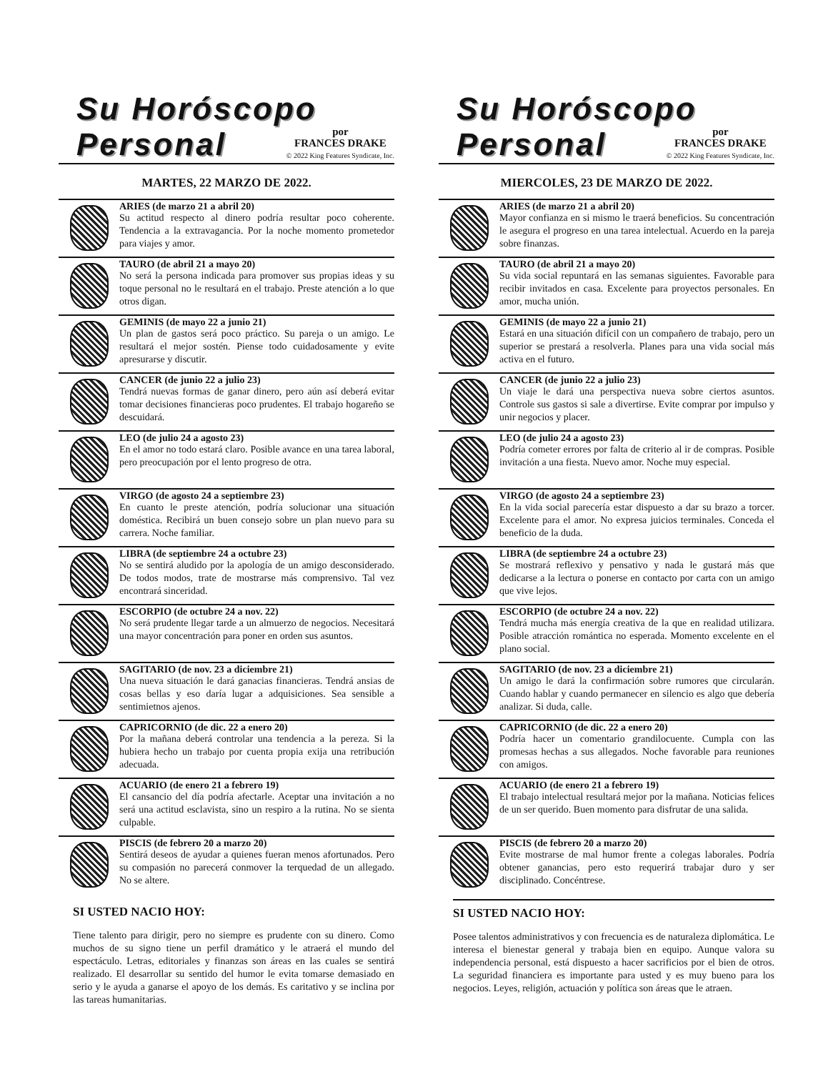Su Horóscopo
Personal
por
FRANCES DRAKE
© 2022 King Features Syndicate, Inc.
MARTES, 22 MARZO DE 2022.
ARIES (de marzo 21 a abril 20)
Su actitud respecto al dinero podría resultar poco coherente. Tendencia a la extravagancia. Por la noche momento prometedor para viajes y amor.
TAURO (de abril 21 a mayo 20)
No será la persona indicada para promover sus propias ideas y su toque personal no le resultará en el trabajo. Preste atención a lo que otros digan.
GEMINIS (de mayo 22 a junio 21)
Un plan de gastos será poco práctico. Su pareja o un amigo. Le resultará el mejor sostén. Piense todo cuidadosamente y evite apresurarse y discutir.
CANCER (de junio 22 a julio 23)
Tendrá nuevas formas de ganar dinero, pero aún así deberá evitar tomar decisiones financieras poco prudentes. El trabajo hogareño se descuidará.
LEO (de julio 24 a agosto 23)
En el amor no todo estará claro. Posible avance en una tarea laboral, pero preocupación por el lento progreso de otra.
VIRGO (de agosto 24 a septiembre 23)
En cuanto le preste atención, podría solucionar una situación doméstica. Recibirá un buen consejo sobre un plan nuevo para su carrera. Noche familiar.
LIBRA (de septiembre 24 a octubre 23)
No se sentirá aludido por la apología de un amigo desconsiderado. De todos modos, trate de mostrarse más comprensivo. Tal vez encontrará sinceridad.
ESCORPIO (de octubre 24 a nov. 22)
No será prudente llegar tarde a un almuerzo de negocios. Necesitará una mayor concentración para poner en orden sus asuntos.
SAGITARIO (de nov. 23 a diciembre 21)
Una nueva situación le dará ganacias financieras. Tendrá ansias de cosas bellas y eso daría lugar a adquisiciones. Sea sensible a sentimietnos ajenos.
CAPRICORNIO (de dic. 22 a enero 20)
Por la mañana deberá controlar una tendencia a la pereza. Si la hubiera hecho un trabajo por cuenta propia exija una retribución adecuada.
ACUARIO (de enero 21 a febrero 19)
El cansancio del día podría afectarle. Aceptar una invitación a no será una actitud esclavista, sino un respiro a la rutina. No se sienta culpable.
PISCIS (de febrero 20 a marzo 20)
Sentirá deseos de ayudar a quienes fueran menos afortunados. Pero su compasión no parecerá conmover la terquedad de un allegado. No se altere.
SI USTED NACIO HOY:
Tiene talento para dirigir, pero no siempre es prudente con su dinero. Como muchos de su signo tiene un perfil dramático y le atraerá el mundo del espectáculo. Letras, editoriales y finanzas son áreas en las cuales se sentirá realizado. El desarrollar su sentido del humor le evita tomarse demasiado en serio y le ayuda a ganarse el apoyo de los demás. Es caritativo y se inclina por las tareas humanitarias.
Su Horóscopo
Personal
por
FRANCES DRAKE
© 2022 King Features Syndicate, Inc.
MIERCOLES, 23 DE MARZO DE 2022.
ARIES (de marzo 21 a abril 20)
Mayor confianza en si mismo le traerá beneficios. Su concentración le asegura el progreso en una tarea intelectual. Acuerdo en la pareja sobre finanzas.
TAURO (de abril 21 a mayo 20)
Su vida social repuntará en las semanas siguientes. Favorable para recibir invitados en casa. Excelente para proyectos personales. En amor, mucha unión.
GEMINIS (de mayo 22 a junio 21)
Estará en una situación difícil con un compañero de trabajo, pero un superior se prestará a resolverla. Planes para una vida social más activa en el futuro.
CANCER (de junio 22 a julio 23)
Un viaje le dará una perspectiva nueva sobre ciertos asuntos. Controle sus gastos si sale a divertirse. Evite comprar por impulso y unir negocios y placer.
LEO (de julio 24 a agosto 23)
Podría cometer errores por falta de criterio al ir de compras. Posible invitación a una fiesta. Nuevo amor. Noche muy especial.
VIRGO (de agosto 24 a septiembre 23)
En la vida social parecería estar dispuesto a dar su brazo a torcer. Excelente para el amor. No expresa juicios terminales. Conceda el beneficio de la duda.
LIBRA (de septiembre 24 a octubre 23)
Se mostrará reflexivo y pensativo y nada le gustará más que dedicarse a la lectura o ponerse en contacto por carta con un amigo que vive lejos.
ESCORPIO (de octubre 24 a nov. 22)
Tendrá mucha más energía creativa de la que en realidad utilizara. Posible atracción romántica no esperada. Momento excelente en el plano social.
SAGITARIO (de nov. 23 a diciembre 21)
Un amigo le dará la confirmación sobre rumores que circularán. Cuando hablar y cuando permanecer en silencio es algo que debería analizar. Si duda, calle.
CAPRICORNIO (de dic. 22 a enero 20)
Podría hacer un comentario grandilocuente. Cumpla con las promesas hechas a sus allegados. Noche favorable para reuniones con amigos.
ACUARIO (de enero 21 a febrero 19)
El trabajo intelectual resultará mejor por la mañana. Noticias felices de un ser querido. Buen momento para disfrutar de una salida.
PISCIS (de febrero 20 a marzo 20)
Evite mostrarse de mal humor frente a colegas laborales. Podría obtener ganancias, pero esto requerirá trabajar duro y ser disciplinado. Concéntrese.
SI USTED NACIO HOY:
Posee talentos administrativos y con frecuencia es de naturaleza diplomática. Le interesa el bienestar general y trabaja bien en equipo. Aunque valora su independencia personal, está dispuesto a hacer sacrificios por el bien de otros. La seguridad financiera es importante para usted y es muy bueno para los negocios. Leyes, religión, actuación y política son áreas que le atraen.